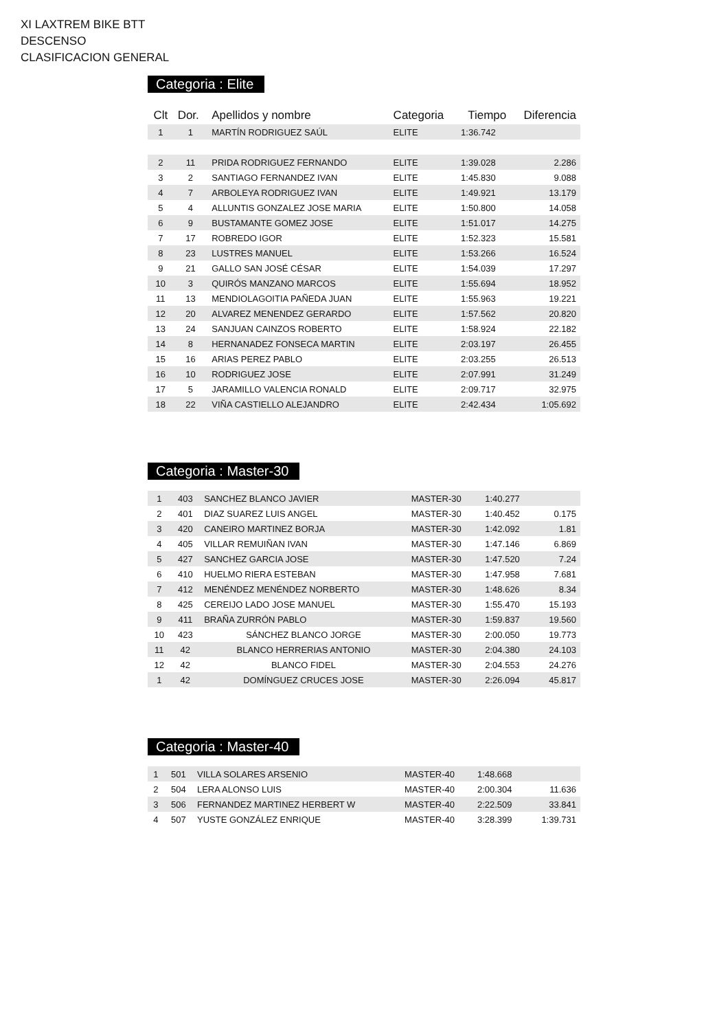XI LAXTREM BIKE BTT
DESCENSO
CLASIFICACION GENERAL
Categoria : Elite
| Clt | Dor. | Apellidos y nombre | Categoria | Tiempo | Diferencia |
| --- | --- | --- | --- | --- | --- |
| 1 | 1 | MARTÍN RODRIGUEZ SAÚL | ELITE | 1:36.742 | |
| 2 | 11 | PRIDA RODRIGUEZ FERNANDO | ELITE | 1:39.028 | 2.286 |
| 3 | 2 | SANTIAGO FERNANDEZ IVAN | ELITE | 1:45.830 | 9.088 |
| 4 | 7 | ARBOLEYA RODRIGUEZ IVAN | ELITE | 1:49.921 | 13.179 |
| 5 | 4 | ALLUNTIS GONZALEZ JOSE MARIA | ELITE | 1:50.800 | 14.058 |
| 6 | 9 | BUSTAMANTE GOMEZ JOSE | ELITE | 1:51.017 | 14.275 |
| 7 | 17 | ROBREDO IGOR | ELITE | 1:52.323 | 15.581 |
| 8 | 23 | LUSTRES MANUEL | ELITE | 1:53.266 | 16.524 |
| 9 | 21 | GALLO SAN JOSÉ CÉSAR | ELITE | 1:54.039 | 17.297 |
| 10 | 3 | QUIRÓS MANZANO MARCOS | ELITE | 1:55.694 | 18.952 |
| 11 | 13 | MENDIOLAGOITIA PAÑEDA JUAN | ELITE | 1:55.963 | 19.221 |
| 12 | 20 | ALVAREZ MENENDEZ GERARDO | ELITE | 1:57.562 | 20.820 |
| 13 | 24 | SANJUAN CAINZOS ROBERTO | ELITE | 1:58.924 | 22.182 |
| 14 | 8 | HERNANADEZ FONSECA MARTIN | ELITE | 2:03.197 | 26.455 |
| 15 | 16 | ARIAS PEREZ PABLO | ELITE | 2:03.255 | 26.513 |
| 16 | 10 | RODRIGUEZ JOSE | ELITE | 2:07.991 | 31.249 |
| 17 | 5 | JARAMILLO VALENCIA RONALD | ELITE | 2:09.717 | 32.975 |
| 18 | 22 | VIÑA CASTIELLO ALEJANDRO | ELITE | 2:42.434 | 1:05.692 |
Categoria : Master-30
| 1 | 403 | SANCHEZ BLANCO JAVIER | MASTER-30 | 1:40.277 | |
| 2 | 401 | DIAZ SUAREZ LUIS ANGEL | MASTER-30 | 1:40.452 | 0.175 |
| 3 | 420 | CANEIRO MARTINEZ BORJA | MASTER-30 | 1:42.092 | 1.81 |
| 4 | 405 | VILLAR REMUIÑAN IVAN | MASTER-30 | 1:47.146 | 6.869 |
| 5 | 427 | SANCHEZ GARCIA JOSE | MASTER-30 | 1:47.520 | 7.24 |
| 6 | 410 | HUELMO RIERA ESTEBAN | MASTER-30 | 1:47.958 | 7.681 |
| 7 | 412 | MENÉNDEZ MENÉNDEZ NORBERTO | MASTER-30 | 1:48.626 | 8.34 |
| 8 | 425 | CEREIJO LADO JOSE MANUEL | MASTER-30 | 1:55.470 | 15.193 |
| 9 | 411 | BRAÑA ZURRÓN PABLO | MASTER-30 | 1:59.837 | 19.560 |
| 10 | 423 | SÁNCHEZ BLANCO JORGE | MASTER-30 | 2:00.050 | 19.773 |
| 11 | 42 | BLANCO HERRERIAS ANTONIO | MASTER-30 | 2:04.380 | 24.103 |
| 12 | 42 | BLANCO FIDEL | MASTER-30 | 2:04.553 | 24.276 |
| 1 | 42 | DOMÍNGUEZ CRUCES JOSE | MASTER-30 | 2:26.094 | 45.817 |
Categoria : Master-40
| 1 | 501 | VILLA SOLARES ARSENIO | MASTER-40 | 1:48.668 | |
| 2 | 504 | LERA ALONSO LUIS | MASTER-40 | 2:00.304 | 11.636 |
| 3 | 506 | FERNANDEZ MARTINEZ HERBERT W | MASTER-40 | 2:22.509 | 33.841 |
| 4 | 507 | YUSTE GONZÁLEZ ENRIQUE | MASTER-40 | 3:28.399 | 1:39.731 |